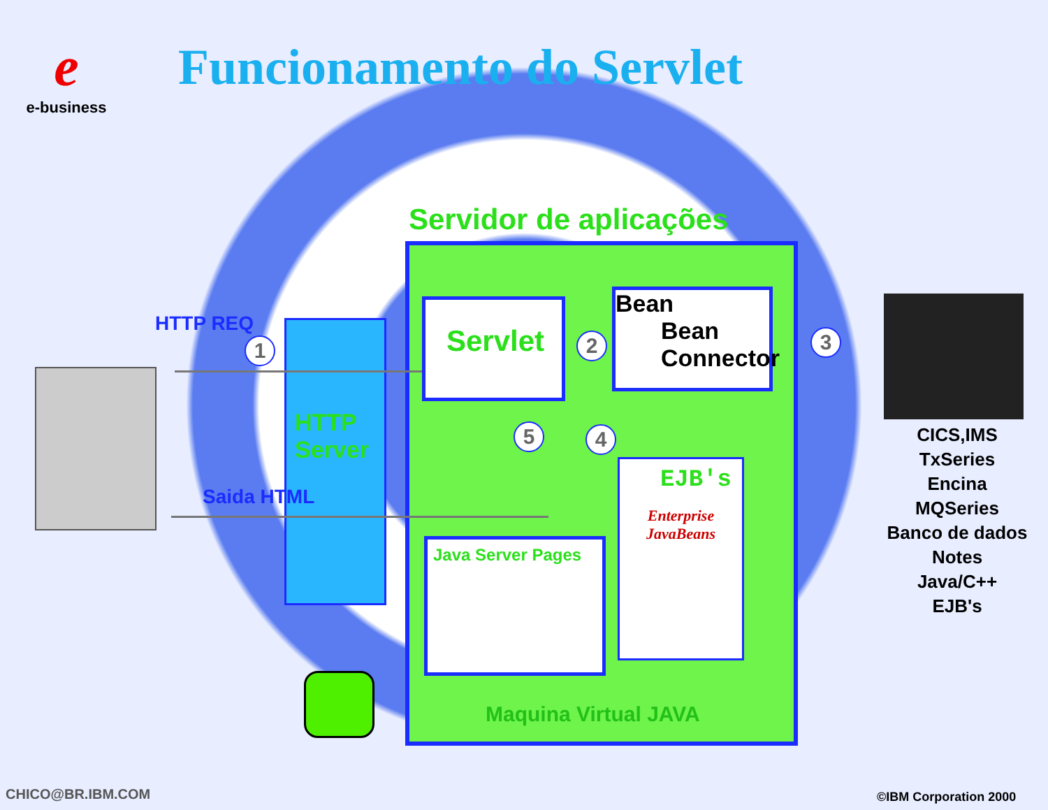e
e-business
Funcionamento do Servlet
Servidor de aplicações
HTTP REQ
1
HTTP
Server
Saida HTML
Servlet
2
Bean
Bean
Connector
3
5 4
EJB's
Enterprise JavaBeans
Java Server Pages
Maquina Virtual JAVA
CICS,IMS
TxSeries
Encina
MQSeries
Banco de dados
Notes
Java/C++
EJB's
CHICO@BR.IBM.COM ©IBM Corporation 2000